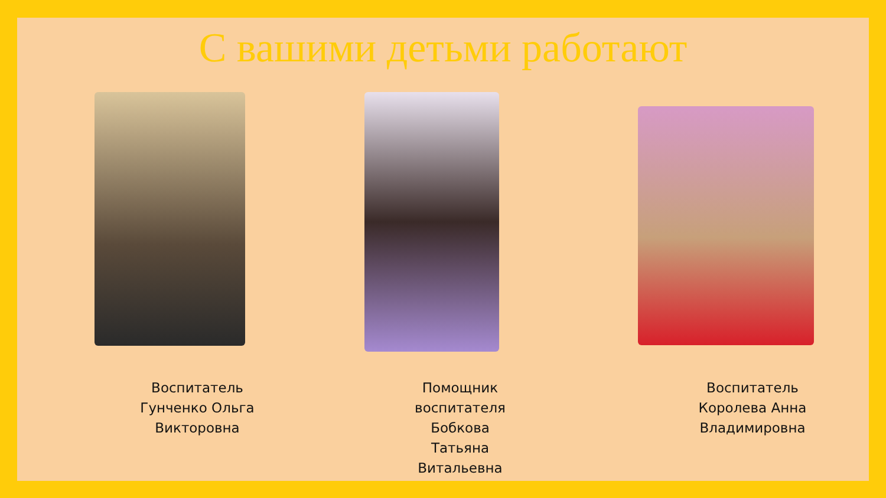С вашими детьми работают
Воспитатель
Гунченко Ольга
Викторовна
Помощник
воспитателя
Бобкова
Татьяна
Витальевна
Воспитатель
Королева Анна
Владимировна